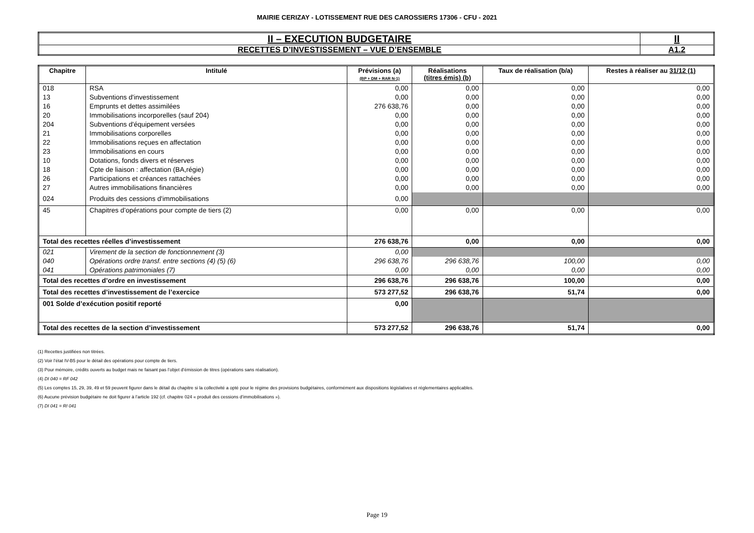MAIRIE CERIZAY - LOTISSEMENT RUE DES CAROSSIERS 17306 - CFU - 2021
| II – EXECUTION BUDGETAIRE | II |
| RECETTES D’INVESTISSEMENT – VUE D’ENSEMBLE | A1.2 |
| Chapitre | Intitulé | Prévisions (a) (BP + DM + RAR N-1) | Réalisations (titres émis) (b) | Taux de réalisation (b/a) | Restes à réaliser au 31/12 (1) |
| --- | --- | --- | --- | --- | --- |
| 018 | RSA | 0,00 | 0,00 | 0,00 | 0,00 |
| 13 | Subventions d'investissement | 0,00 | 0,00 | 0,00 | 0,00 |
| 16 | Emprunts et dettes assimilées | 276 638,76 | 0,00 | 0,00 | 0,00 |
| 20 | Immobilisations incorporelles (sauf 204) | 0,00 | 0,00 | 0,00 | 0,00 |
| 204 | Subventions d'équipement versées | 0,00 | 0,00 | 0,00 | 0,00 |
| 21 | Immobilisations corporelles | 0,00 | 0,00 | 0,00 | 0,00 |
| 22 | Immobilisations reçues en affectation | 0,00 | 0,00 | 0,00 | 0,00 |
| 23 | Immobilisations en cours | 0,00 | 0,00 | 0,00 | 0,00 |
| 10 | Dotations, fonds divers et réserves | 0,00 | 0,00 | 0,00 | 0,00 |
| 18 | Cpte de liaison : affectation (BA,régie) | 0,00 | 0,00 | 0,00 | 0,00 |
| 26 | Participations et créances rattachées | 0,00 | 0,00 | 0,00 | 0,00 |
| 27 | Autres immobilisations financières | 0,00 | 0,00 | 0,00 | 0,00 |
| 024 | Produits des cessions d'immobilisations | 0,00 | | | |
| 45 | Chapitres d’opérations pour compte de tiers (2) | 0,00 | 0,00 | 0,00 | 0,00 |
| Total des recettes réelles d’investissement | | 276 638,76 | 0,00 | 0,00 | 0,00 |
| 021 | Virement de la section de fonctionnement (3) | 0,00 | | | |
| 040 | Opérations ordre transf. entre sections (4) (5) (6) | 296 638,76 | 296 638,76 | 100,00 | 0,00 |
| 041 | Opérations patrimoniales (7) | 0,00 | 0,00 | 0,00 | 0,00 |
| Total des recettes d’ordre en investissement | | 296 638,76 | 296 638,76 | 100,00 | 0,00 |
| Total des recettes d’investissement de l’exercice | | 573 277,52 | 296 638,76 | 51,74 | 0,00 |
| 001 Solde d’exécution positif reporté | | 0,00 | | | |
| Total des recettes de la section d’investissement | | 573 277,52 | 296 638,76 | 51,74 | 0,00 |
(1) Recettes justifiées non titrées.
(2) Voir l’état IV-B5 pour le détail des opérations pour compte de tiers.
(3) Pour mémoire, crédits ouverts au budget mais ne faisant pas l’objet d’émission de titres (opérations sans réalisation).
(4) DI 040 = RF 042
(5) Les comptes 15, 29, 39, 49 et 59 peuvent figurer dans le détail du chapitre si la collectivité a opté pour le régime des provisions budgétaires, conformément aux dispositions législatives et réglementaires applicables.
(6) Aucune prévision budgétaire ne doit figurer à l’article 192 (cf. chapitre 024 « produit des cessions d’immobilisations »).
(7) DI 041 = RI 041
Page 19